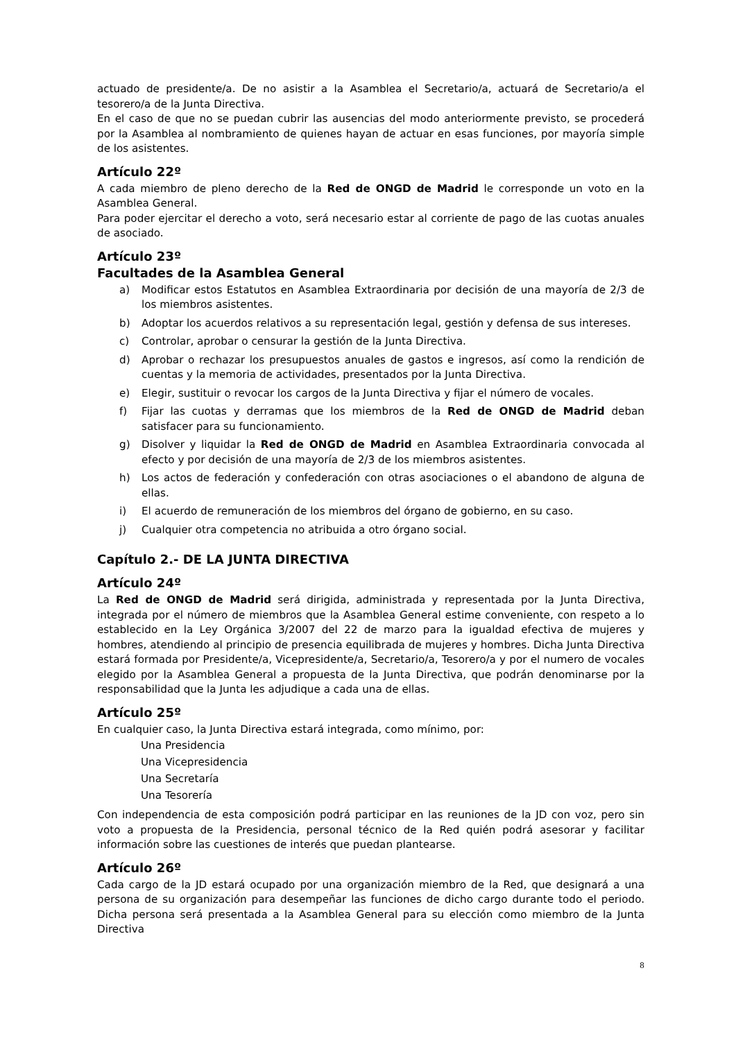actuado de presidente/a. De no asistir a la Asamblea el Secretario/a, actuará de Secretario/a el tesorero/a de la Junta Directiva.
En el caso de que no se puedan cubrir las ausencias del modo anteriormente previsto, se procederá por la Asamblea al nombramiento de quienes hayan de actuar en esas funciones, por mayoría simple de los asistentes.
Artículo 22º
A cada miembro de pleno derecho de la Red de ONGD de Madrid le corresponde un voto en la Asamblea General.
Para poder ejercitar el derecho a voto, será necesario estar al corriente de pago de las cuotas anuales de asociado.
Artículo 23º
Facultades de la Asamblea General
a) Modificar estos Estatutos en Asamblea Extraordinaria por decisión de una mayoría de 2/3 de los miembros asistentes.
b) Adoptar los acuerdos relativos a su representación legal, gestión y defensa de sus intereses.
c) Controlar, aprobar o censurar la gestión de la Junta Directiva.
d) Aprobar o rechazar los presupuestos anuales de gastos e ingresos, así como la rendición de cuentas y la memoria de actividades, presentados por la Junta Directiva.
e) Elegir, sustituir o revocar los cargos de la Junta Directiva y fijar el número de vocales.
f) Fijar las cuotas y derramas que los miembros de la Red de ONGD de Madrid deban satisfacer para su funcionamiento.
g) Disolver y liquidar la Red de ONGD de Madrid en Asamblea Extraordinaria convocada al efecto y por decisión de una mayoría de 2/3 de los miembros asistentes.
h) Los actos de federación y confederación con otras asociaciones o el abandono de alguna de ellas.
i) El acuerdo de remuneración de los miembros del órgano de gobierno, en su caso.
j) Cualquier otra competencia no atribuida a otro órgano social.
Capítulo 2.- DE LA JUNTA DIRECTIVA
Artículo 24º
La Red de ONGD de Madrid será dirigida, administrada y representada por la Junta Directiva, integrada por el número de miembros que la Asamblea General estime conveniente, con respeto a lo establecido en la Ley Orgánica 3/2007 del 22 de marzo para la igualdad efectiva de mujeres y hombres, atendiendo al principio de presencia equilibrada de mujeres y hombres. Dicha Junta Directiva estará formada por Presidente/a, Vicepresidente/a, Secretario/a, Tesorero/a y por el numero de vocales elegido por la Asamblea General a propuesta de la Junta Directiva, que podrán denominarse por la responsabilidad que la Junta les adjudique a cada una de ellas.
Artículo 25º
En cualquier caso, la Junta Directiva estará integrada, como mínimo, por:
Una Presidencia
Una Vicepresidencia
Una Secretaría
Una Tesorería
Con independencia de esta composición podrá participar en las reuniones de la JD con voz, pero sin voto a propuesta de la Presidencia, personal técnico de la Red quién podrá asesorar y facilitar información sobre las cuestiones de interés que puedan plantearse.
Artículo 26º
Cada cargo de la JD estará ocupado por una organización miembro de la Red, que designará a una persona de su organización para desempeñar las funciones de dicho cargo durante todo el periodo. Dicha persona será presentada a la Asamblea General para su elección como miembro de la Junta Directiva
8